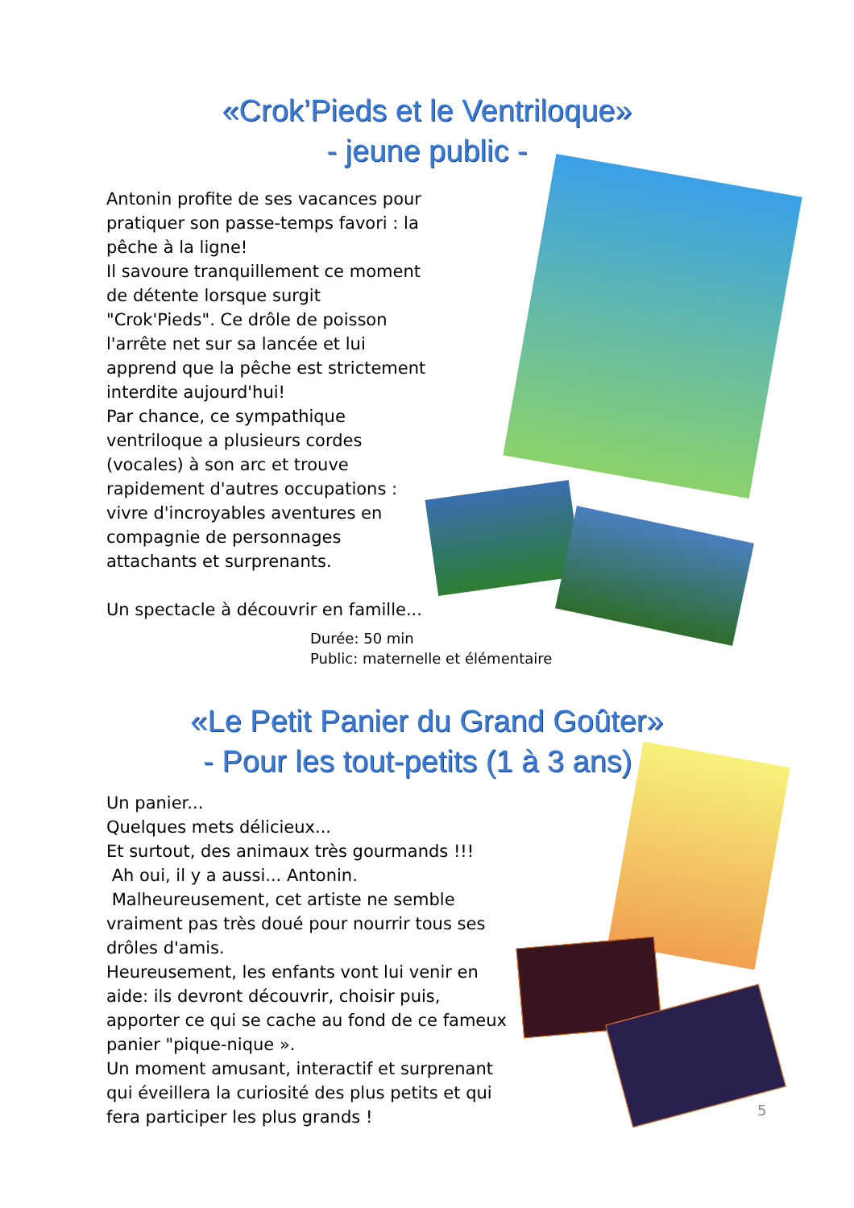«Crok’Pieds et le Ventriloque»
- jeune public -
Antonin profite de ses vacances pour pratiquer son passe-temps favori : la pêche à la ligne!
Il savoure tranquillement ce moment de détente lorsque surgit "Crok'Pieds". Ce drôle de poisson l'arrête net sur sa lancée et lui apprend que la pêche est strictement interdite aujourd'hui!
Par chance, ce sympathique ventriloque a plusieurs cordes (vocales) à son arc et trouve rapidement d'autres occupations : vivre d'incroyables aventures en compagnie de personnages attachants et surprenants.
Un spectacle à découvrir en famille...
Durée: 50 min
Public: maternelle et élémentaire
«Le Petit Panier du Grand Goûter»
- Pour les tout-petits (1 à 3 ans) -
Un panier...
Quelques mets délicieux...
Et surtout, des animaux très gourmands !!!
Ah oui, il y a aussi... Antonin.
Malheureusement, cet artiste ne semble vraiment pas très doué pour nourrir tous ses drôles d'amis.
Heureusement, les enfants vont lui venir en aide: ils devront découvrir, choisir puis, apporter ce qui se cache au fond de ce fameux panier "pique-nique ».
Un moment amusant, interactif et surprenant qui éveillera la curiosité des plus petits et qui fera participer les plus grands !
5